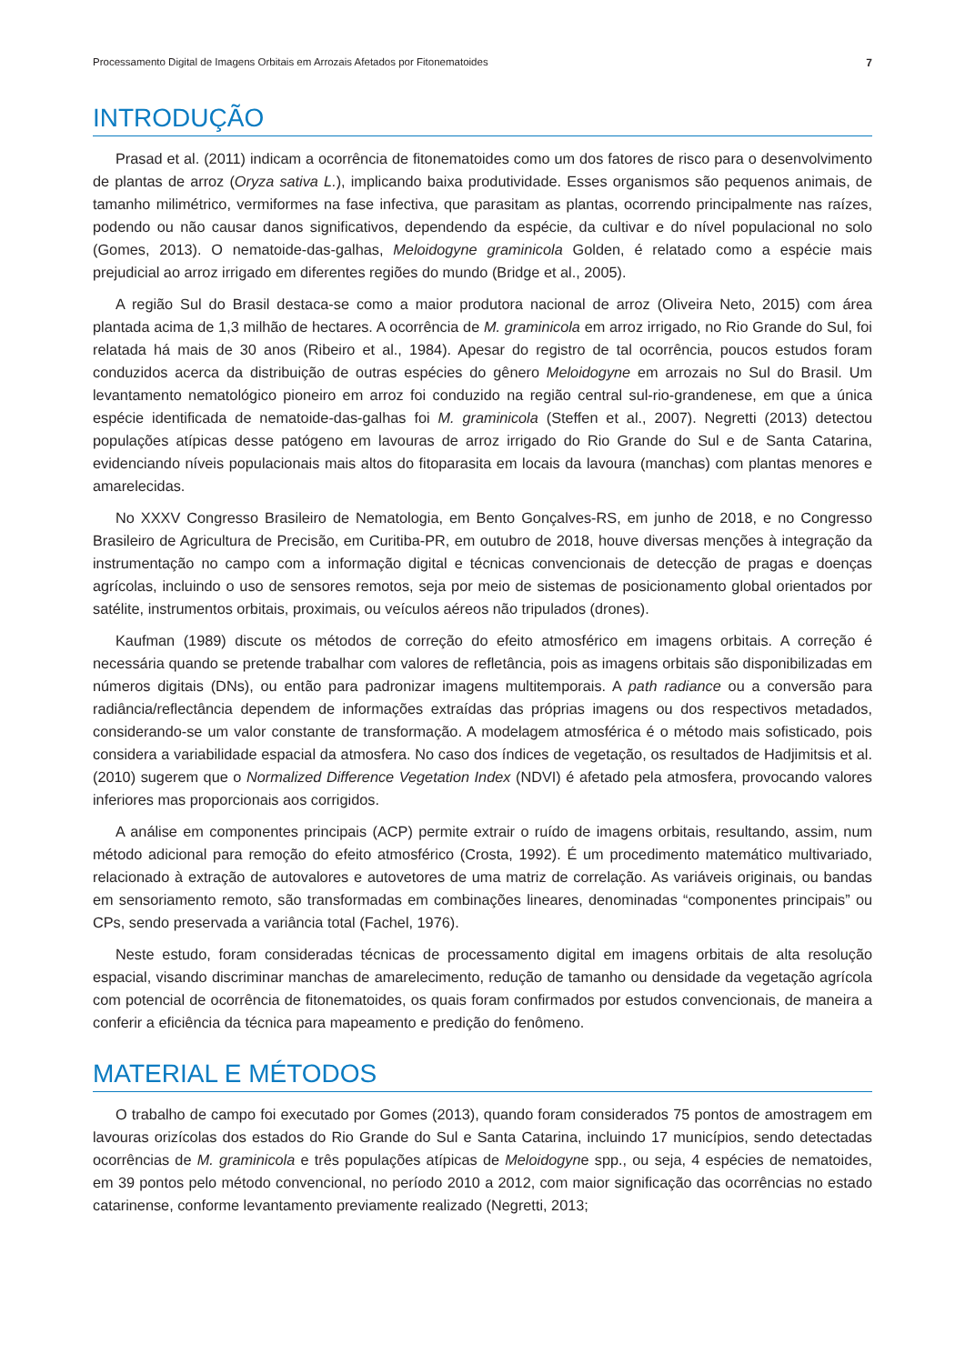Processamento Digital de Imagens Orbitais em Arrozais Afetados por Fitonematoides 7
INTRODUÇÃO
Prasad et al. (2011) indicam a ocorrência de fitonematoides como um dos fatores de risco para o desenvolvimento de plantas de arroz (Oryza sativa L.), implicando baixa produtividade. Esses organismos são pequenos animais, de tamanho milimétrico, vermiformes na fase infectiva, que parasitam as plantas, ocorrendo principalmente nas raízes, podendo ou não causar danos significativos, dependendo da espécie, da cultivar e do nível populacional no solo (Gomes, 2013). O nematoide-das-galhas, Meloidogyne graminicola Golden, é relatado como a espécie mais prejudicial ao arroz irrigado em diferentes regiões do mundo (Bridge et al., 2005).
A região Sul do Brasil destaca-se como a maior produtora nacional de arroz (Oliveira Neto, 2015) com área plantada acima de 1,3 milhão de hectares. A ocorrência de M. graminicola em arroz irrigado, no Rio Grande do Sul, foi relatada há mais de 30 anos (Ribeiro et al., 1984). Apesar do registro de tal ocorrência, poucos estudos foram conduzidos acerca da distribuição de outras espécies do gênero Meloidogyne em arrozais no Sul do Brasil. Um levantamento nematológico pioneiro em arroz foi conduzido na região central sul-rio-grandenese, em que a única espécie identificada de nematoide-das-galhas foi M. graminicola (Steffen et al., 2007). Negretti (2013) detectou populações atípicas desse patógeno em lavouras de arroz irrigado do Rio Grande do Sul e de Santa Catarina, evidenciando níveis populacionais mais altos do fitoparasita em locais da lavoura (manchas) com plantas menores e amarelecidas.
No XXXV Congresso Brasileiro de Nematologia, em Bento Gonçalves-RS, em junho de 2018, e no Congresso Brasileiro de Agricultura de Precisão, em Curitiba-PR, em outubro de 2018, houve diversas menções à integração da instrumentação no campo com a informação digital e técnicas convencionais de detecção de pragas e doenças agrícolas, incluindo o uso de sensores remotos, seja por meio de sistemas de posicionamento global orientados por satélite, instrumentos orbitais, proximais, ou veículos aéreos não tripulados (drones).
Kaufman (1989) discute os métodos de correção do efeito atmosférico em imagens orbitais. A correção é necessária quando se pretende trabalhar com valores de refletância, pois as imagens orbitais são disponibilizadas em números digitais (DNs), ou então para padronizar imagens multitemporais. A path radiance ou a conversão para radiância/reflectância dependem de informações extraídas das próprias imagens ou dos respectivos metadados, considerando-se um valor constante de transformação. A modelagem atmosférica é o método mais sofisticado, pois considera a variabilidade espacial da atmosfera. No caso dos índices de vegetação, os resultados de Hadjimitsis et al. (2010) sugerem que o Normalized Difference Vegetation Index (NDVI) é afetado pela atmosfera, provocando valores inferiores mas proporcionais aos corrigidos.
A análise em componentes principais (ACP) permite extrair o ruído de imagens orbitais, resultando, assim, num método adicional para remoção do efeito atmosférico (Crosta, 1992). É um procedimento matemático multivariado, relacionado à extração de autovalores e autovetores de uma matriz de correlação. As variáveis originais, ou bandas em sensoriamento remoto, são transformadas em combinações lineares, denominadas “componentes principais” ou CPs, sendo preservada a variância total (Fachel, 1976).
Neste estudo, foram consideradas técnicas de processamento digital em imagens orbitais de alta resolução espacial, visando discriminar manchas de amarelecimento, redução de tamanho ou densidade da vegetação agrícola com potencial de ocorrência de fitonematoides, os quais foram confirmados por estudos convencionais, de maneira a conferir a eficiência da técnica para mapeamento e predição do fenômeno.
MATERIAL E MÉTODOS
O trabalho de campo foi executado por Gomes (2013), quando foram considerados 75 pontos de amostragem em lavouras orizícolas dos estados do Rio Grande do Sul e Santa Catarina, incluindo 17 municípios, sendo detectadas ocorrências de M. graminicola e três populações atípicas de Meloidogyne spp., ou seja, 4 espécies de nematoides, em 39 pontos pelo método convencional, no período 2010 a 2012, com maior significação das ocorrências no estado catarinense, conforme levantamento previamente realizado (Negretti, 2013;